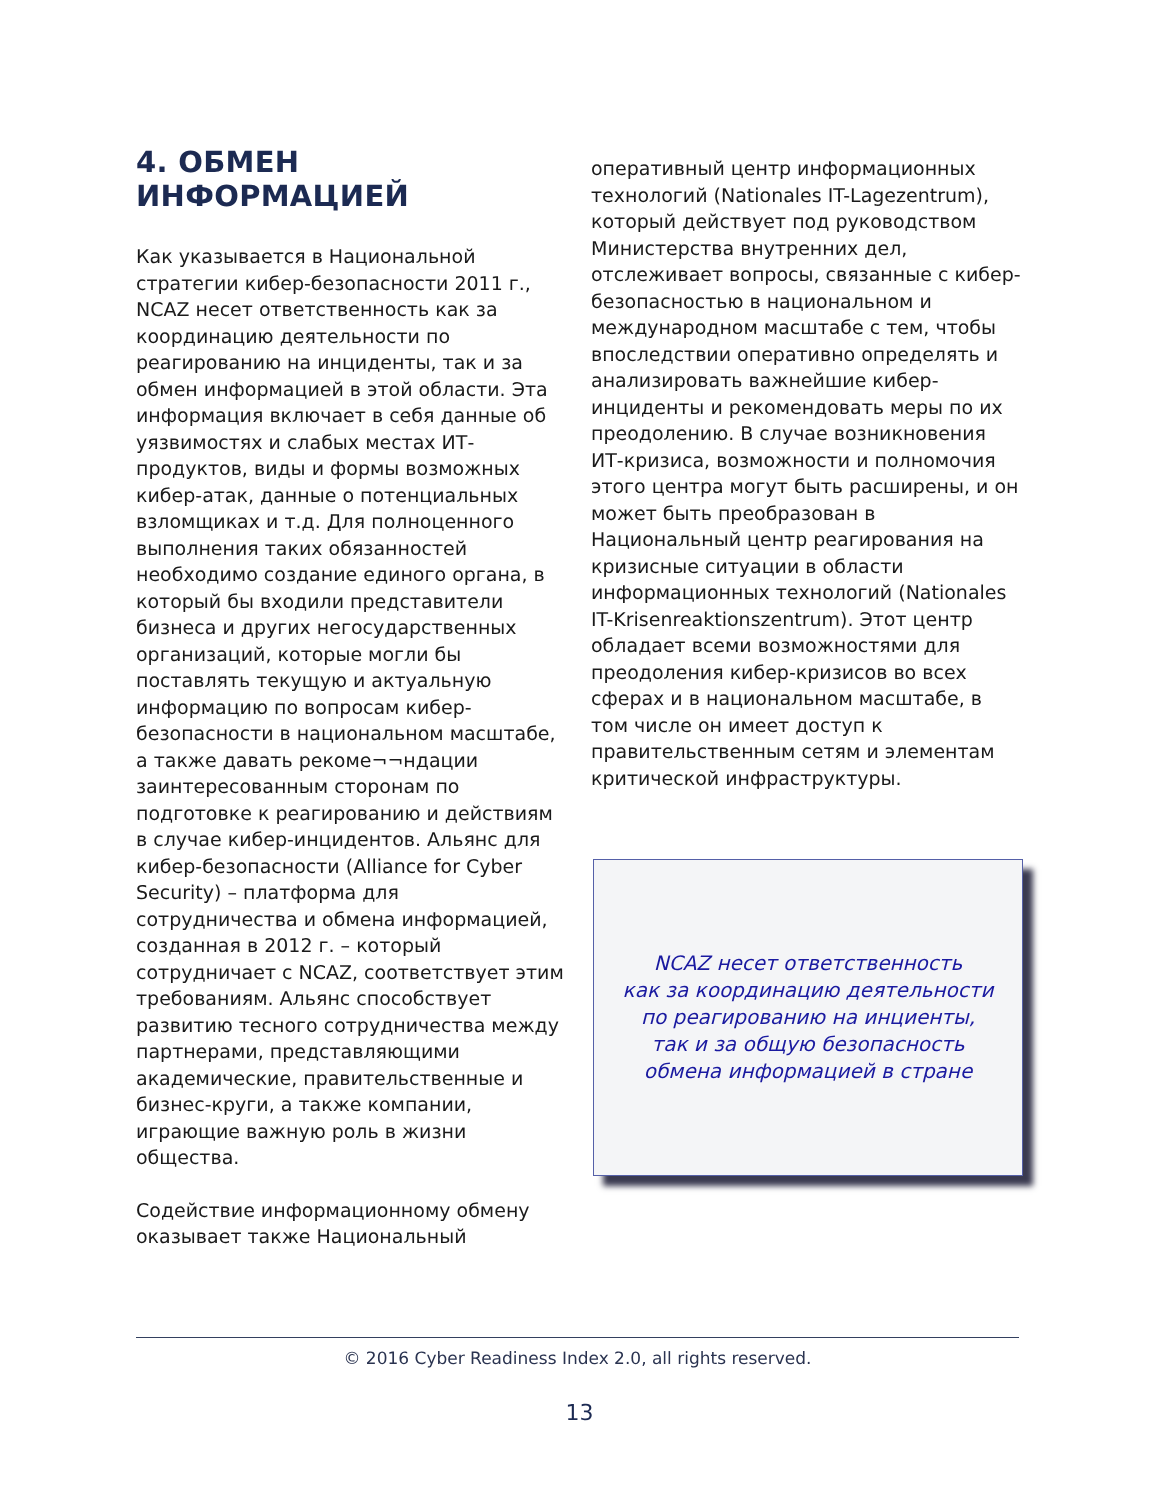4. ОБМЕН ИНФОРМАЦИЕЙ
Как указывается в Национальной стратегии кибер-безопасности 2011 г., NCAZ несет ответственность как за координацию деятельности по реагированию на инциденты, так и за обмен информацией в этой области. Эта информация включает в себя данные об уязвимостях и слабых местах ИТ-продуктов, виды и формы возможных кибер-атак, данные о потенциальных взломщиках и т.д. Для полноценного выполнения таких обязанностей необходимо создание единого органа, в который бы входили представители бизнеса и других негосударственных организаций, которые могли бы поставлять текущую и актуальную информацию по вопросам кибер-безопасности в национальном масштабе, а также давать рекоме¬¬ндации заинтересованным сторонам по подготовке к реагированию и действиям в случае кибер-инцидентов. Альянс для кибер-безопасности (Alliance for Cyber Security) – платформа для сотрудничества и обмена информацией, созданная в 2012 г. – который сотрудничает с NCAZ, соответствует этим требованиям. Альянс способствует развитию тесного сотрудничества между партнерами, представляющими академические, правительственные и бизнес-круги, а также компании, играющие важную роль в жизни общества.
Содействие информационному обмену оказывает также Национальный
оперативный центр информационных технологий (Nationales IT-Lagezentrum), который действует под руководством Министерства внутренних дел, отслеживает вопросы, связанные с кибер-безопасностью в национальном и международном масштабе с тем, чтобы впоследствии оперативно определять и анализировать важнейшие кибер-инциденты и рекомендовать меры по их преодолению. В случае возникновения ИТ-кризиса, возможности и полномочия этого центра могут быть расширены, и он может быть преобразован в Национальный центр реагирования на кризисные ситуации в области информационных технологий (Nationales IT-Krisenreaktionszentrum). Этот центр обладает всеми возможностями для преодоления кибер-кризисов во всех сферах и в национальном масштабе, в том числе он имеет доступ к правительственным сетям и элементам критической инфраструктуры.
NCAZ несет ответственность
как за координацию деятельности
по реагированию на инциенты,
так и за общую безопасность
обмена информацией в стране
© 2016 Cyber Readiness Index 2.0, all rights reserved.
13